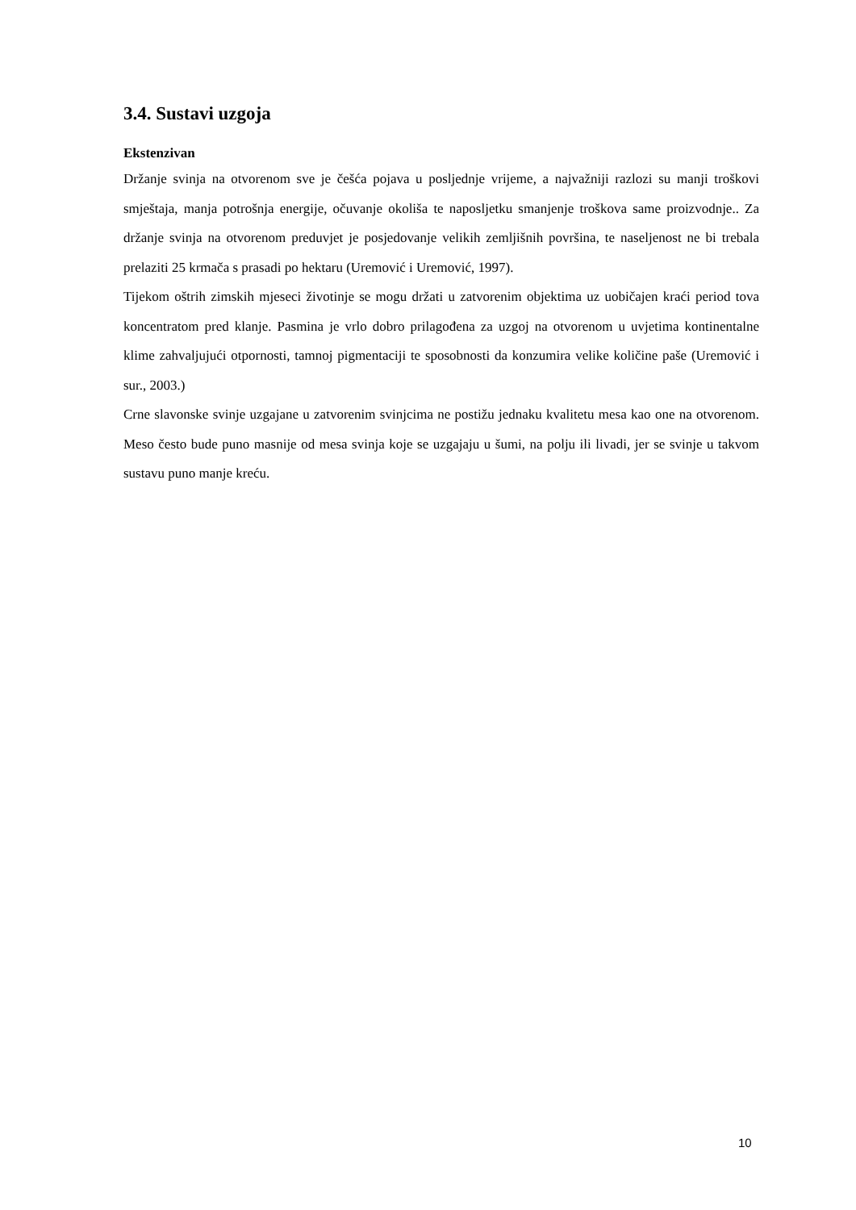3.4. Sustavi uzgoja
Ekstenzivan
Držanje svinja na otvorenom sve je češća pojava u posljednje vrijeme, a najvažniji razlozi su manji troškovi smještaja, manja potrošnja energije, očuvanje okoliša te naposljetku smanjenje troškova same proizvodnje.. Za držanje svinja na otvorenom preduvjet je posjedovanje velikih zemljišnih površina, te naseljenost ne bi trebala prelaziti 25 krmača s prasadi po hektaru (Uremović i Uremović, 1997).
Tijekom oštrih zimskih mjeseci životinje se mogu držati u zatvorenim objektima uz uobičajen kraći period tova koncentratom pred klanje. Pasmina je vrlo dobro prilagođena za uzgoj na otvorenom u uvjetima kontinentalne klime zahvaljujući otpornosti, tamnoj pigmentaciji te sposobnosti da konzumira velike količine paše (Uremović i sur., 2003.)
Crne slavonske svinje uzgajane u zatvorenim svinjcima ne postižu jednaku kvalitetu mesa kao one na otvorenom. Meso često bude puno masnije od mesa svinja koje se uzgajaju u šumi, na polju ili livadi, jer se svinje u takvom sustavu puno manje kreću.
10